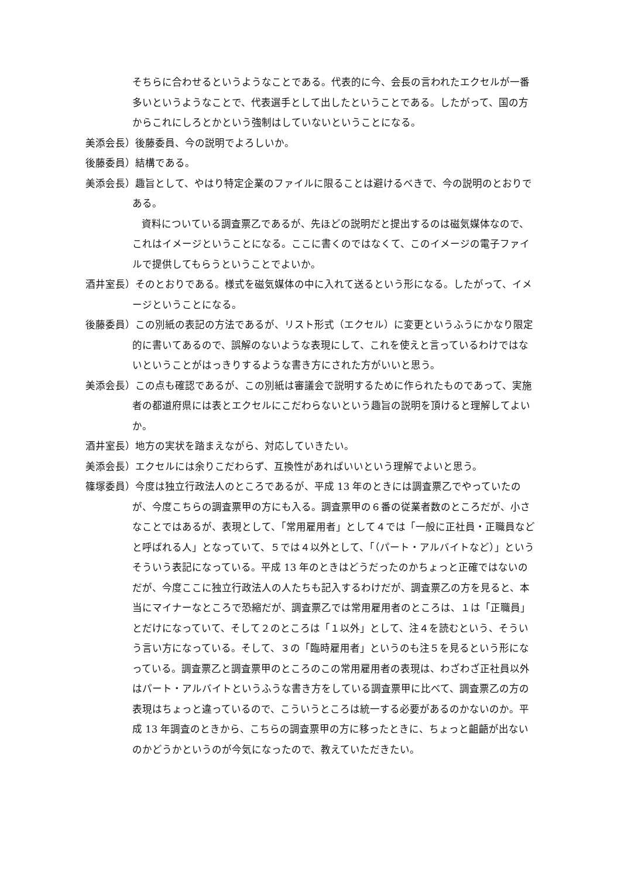そちらに合わせるというようなことである。代表的に今、会長の言われたエクセルが一番多いというようなことで、代表選手として出したということである。したがって、国の方からこれにしろとかという強制はしていないということになる。
美添会長）後藤委員、今の説明でよろしいか。
後藤委員）結構である。
美添会長）趣旨として、やはり特定企業のファイルに限ることは避けるべきで、今の説明のとおりである。
資料についている調査票乙であるが、先ほどの説明だと提出するのは磁気媒体なので、これはイメージということになる。ここに書くのではなくて、このイメージの電子ファイルで提供してもらうということでよいか。
酒井室長）そのとおりである。様式を磁気媒体の中に入れて送るという形になる。したがって、イメージということになる。
後藤委員）この別紙の表記の方法であるが、リスト形式（エクセル）に変更というふうにかなり限定的に書いてあるので、誤解のないような表現にして、これを使えと言っているわけではないということがはっきりするような書き方にされた方がいいと思う。
美添会長）この点も確認であるが、この別紙は審議会で説明するために作られたものであって、実施者の都道府県には表とエクセルにこだわらないという趣旨の説明を頂けると理解してよいか。
酒井室長）地方の実状を踏まえながら、対応していきたい。
美添会長）エクセルには余りこだわらず、互換性があればいいという理解でよいと思う。
篠塚委員）今度は独立行政法人のところであるが、平成 13 年のときには調査票乙でやっていたのが、今度こちらの調査票甲の方にも入る。調査票甲の６番の従業者数のところだが、小さなことではあるが、表現として、「常用雇用者」として４では「一般に正社員・正職員などと呼ばれる人」となっていて、５では４以外として、「（パート・アルバイトなど）」というそういう表記になっている。平成 13 年のときはどうだったのかちょっと正確ではないのだが、今度ここに独立行政法人の人たちも記入するわけだが、調査票乙の方を見ると、本当にマイナーなところで恐縮だが、調査票乙では常用雇用者のところは、１は「正職員」とだけになっていて、そして２のところは「１以外」として、注４を読むという、そういう言い方になっている。そして、３の「臨時雇用者」というのも注５を見るという形になっている。調査票乙と調査票甲のところのこの常用雇用者の表現は、わざわざ正社員以外はパート・アルバイトというふうな書き方をしている調査票甲に比べて、調査票乙の方の表現はちょっと違っているので、こういうところは統一する必要があるのかないのか。平成 13 年調査のときから、こちらの調査票甲の方に移ったときに、ちょっと齟齬が出ないのかどうかというのが今気になったので、教えていただきたい。